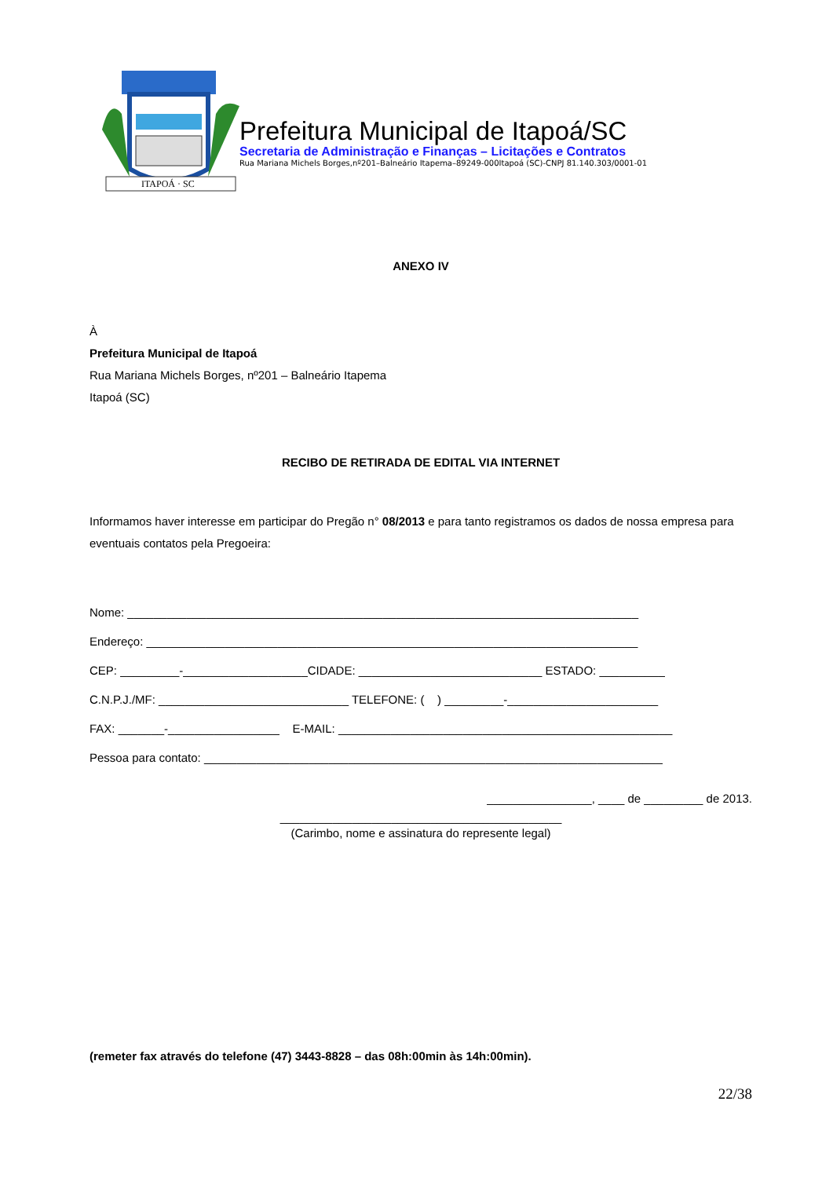ITAPOÁ · SC
Prefeitura Municipal de Itapoá/SC
Secretaria de Administração e Finanças – Licitações e Contratos
Rua Mariana Michels Borges,nº201–Balneário Itapema–89249-000Itapoá (SC)-CNPJ 81.140.303/0001-01
ANEXO IV
À
Prefeitura Municipal de Itapoá
Rua Mariana Michels Borges, nº201 – Balneário Itapema
Itapoá (SC)
RECIBO DE RETIRADA DE EDITAL VIA INTERNET
Informamos haver interesse em participar do Pregão n° 08/2013 e para tanto registramos os dados de nossa empresa para eventuais contatos pela Pregoeira:
Nome: ______________________________________________________________________________
Endereço: ___________________________________________________________________________
CEP: _________-___________________CIDADE: ____________________________ ESTADO: __________
C.N.P.J./MF: _____________________________ TELEFONE: ( ) _________-_______________________
FAX: _______-_________________ E-MAIL: ___________________________________________________
Pessoa para contato: ______________________________________________________________________
________________, ____ de _________ de 2013.
___________________________________________
(Carimbo, nome e assinatura do represente legal)
(remeter fax através do telefone (47) 3443-8828 – das 08h:00min às 14h:00min).
22/38